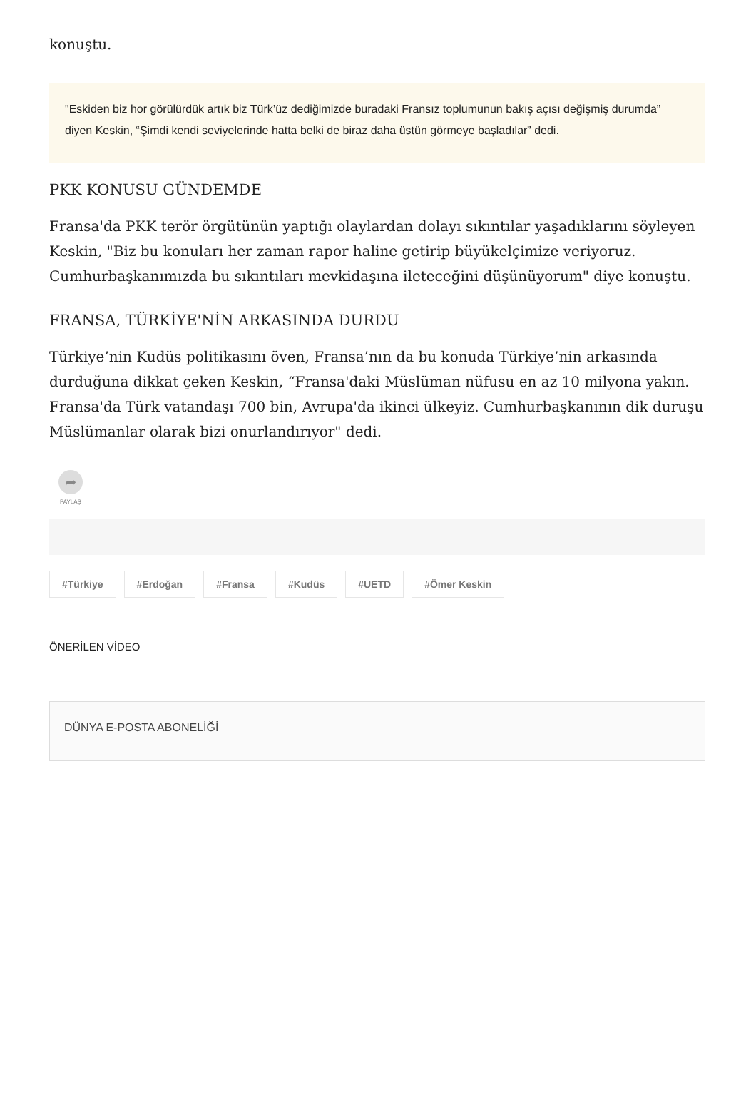konuştu.
"Eskiden biz hor görülürdük artık biz Türk’üz dediğimizde buradaki Fransız toplumunun bakış açısı değişmiş durumda” diyen Keskin, “Şimdi kendi seviyelerinde hatta belki de biraz daha üstün görmeye başladılar” dedi.
PKK KONUSU GÜNDEMDE
Fransa'da PKK terör örgütünün yaptığı olaylardan dolayı sıkıntılar yaşadıklarını söyleyen Keskin, "Biz bu konuları her zaman rapor haline getirip büyükelçimize veriyoruz. Cumhurbaşkanımızda bu sıkıntıları mevkidaşına ileteceğini düşünüyorum" diye konuştu.
FRANSA, TÜRKİYE'NİN ARKASINDA DURDU
Türkiye’nin Kudüs politikasını öven, Fransa’nın da bu konuda Türkiye’nin arkasında durduğuna dikkat çeken Keskin, “Fransa'daki Müslüman nüfusu en az 10 milyona yakın. Fransa'da Türk vatandaşı 700 bin, Avrupa'da ikinci ülkeyiz. Cumhurbaşkanının dik duruşu Müslümanlar olarak bizi onurlandırıyor" dedi.
➦
PAYLAŞ
#Türkiye #Erdoğan #Fransa #Kudüs #UETD #Ömer Keskin
ÖNERİLEN VİDEO
DÜNYA E-POSTA ABONELİĞİ